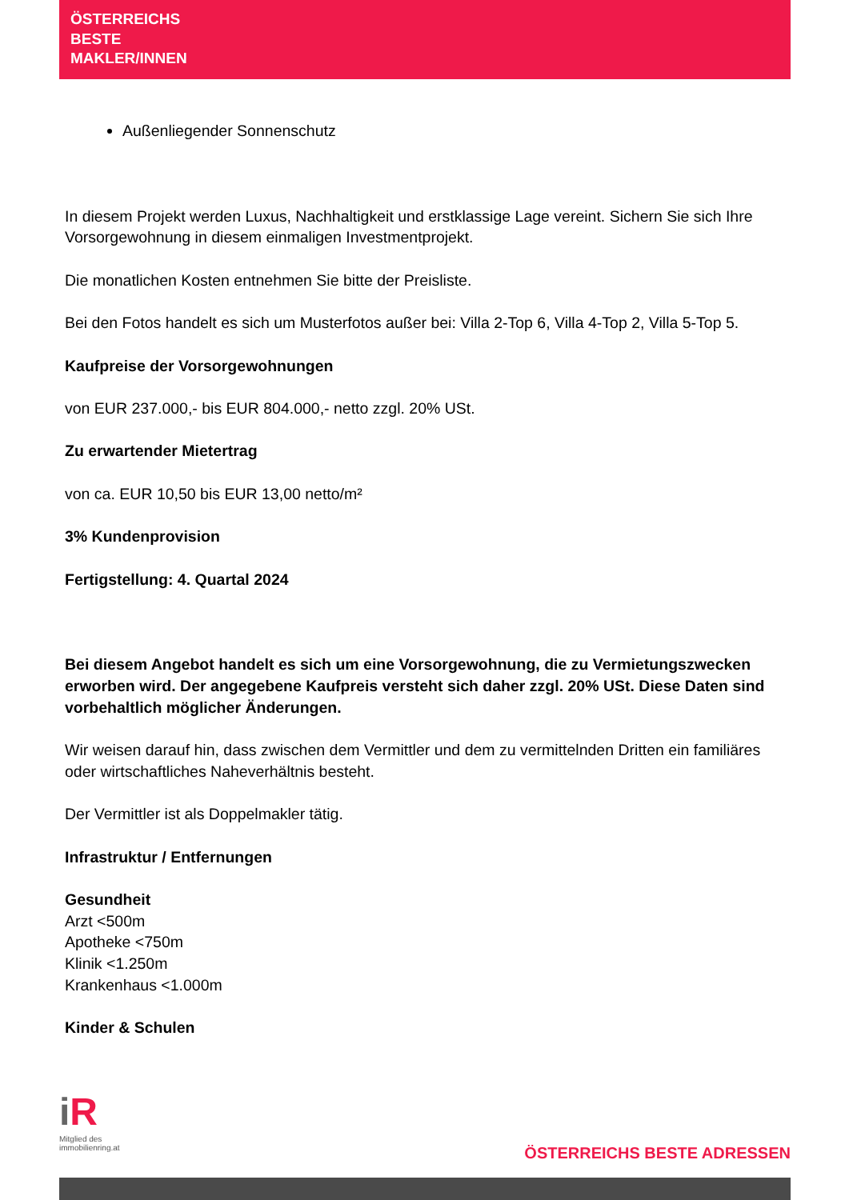ÖSTERREICHS
BESTE
MAKLER/INNEN
Außenliegender Sonnenschutz
In diesem Projekt werden Luxus, Nachhaltigkeit und erstklassige Lage vereint. Sichern Sie sich Ihre Vorsorgewohnung in diesem einmaligen Investmentprojekt.
Die monatlichen Kosten entnehmen Sie bitte der Preisliste.
Bei den Fotos handelt es sich um Musterfotos außer bei: Villa 2-Top 6, Villa 4-Top 2, Villa 5-Top 5.
Kaufpreise der Vorsorgewohnungen
von EUR 237.000,- bis EUR 804.000,- netto zzgl. 20% USt.
Zu erwartender Mietertrag
von ca. EUR 10,50 bis EUR 13,00 netto/m²
3% Kundenprovision
Fertigstellung: 4. Quartal 2024
Bei diesem Angebot handelt es sich um eine Vorsorgewohnung, die zu Vermietungszwecken erworben wird. Der angegebene Kaufpreis versteht sich daher zzgl. 20% USt. Diese Daten sind vorbehaltlich möglicher Änderungen.
Wir weisen darauf hin, dass zwischen dem Vermittler und dem zu vermittelnden Dritten ein familiäres oder wirtschaftliches Naheverhältnis besteht.
Der Vermittler ist als Doppelmakler tätig.
Infrastruktur / Entfernungen
Gesundheit
Arzt <500m
Apotheke <750m
Klinik <1.250m
Krankenhaus <1.000m
Kinder & Schulen
iR
Mitglied des
immobilienring.at
ÖSTERREICHS BESTE ADRESSEN